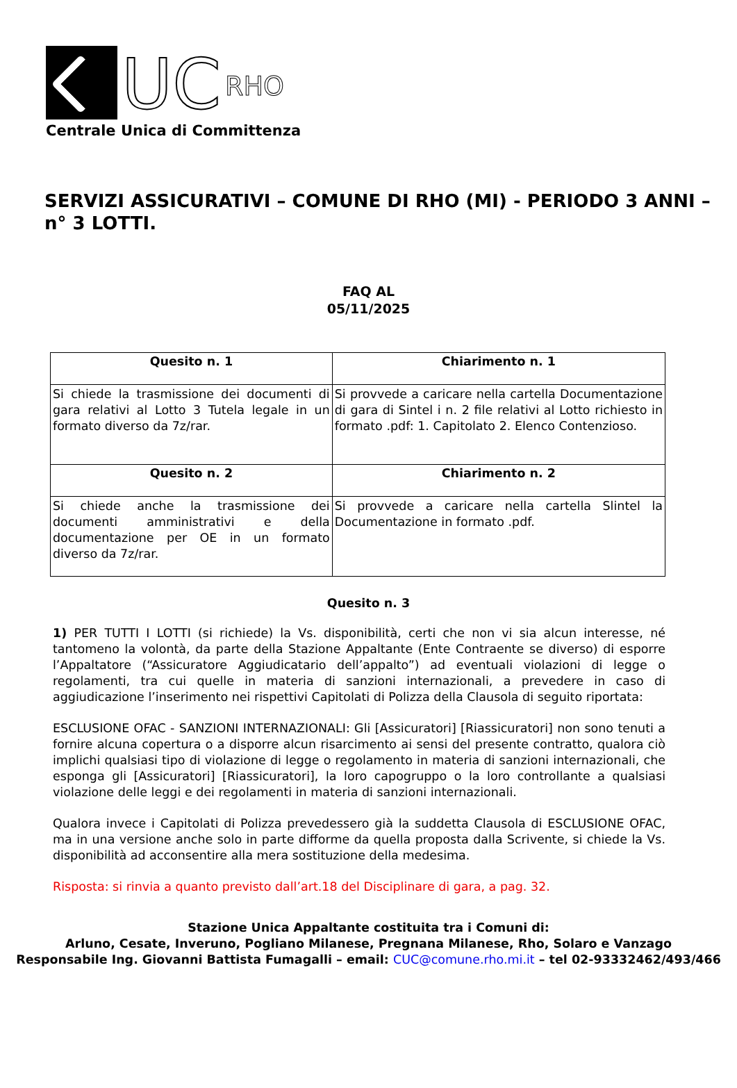UC RHO
Centrale Unica di Committenza
SERVIZI ASSICURATIVI – COMUNE DI RHO (MI) - PERIODO 3 ANNI – n° 3 LOTTI.
FAQ AL
05/11/2025
| Quesito n. 1 | Chiarimento n. 1 |
| --- | --- |
| Si chiede la trasmissione dei documenti di gara relativi al Lotto 3 Tutela legale in un formato diverso da 7z/rar. | Si provvede a caricare nella cartella Documentazione di gara di Sintel i n. 2 file relativi al Lotto richiesto in formato .pdf: 1. Capitolato 2. Elenco Contenzioso. |
| Quesito n. 2 | Chiarimento n. 2 |
| Si chiede anche la trasmissione dei documenti amministrativi e della documentazione per OE in un formato diverso da 7z/rar. | Si provvede a caricare nella cartella Slintel la Documentazione in formato .pdf. |
Quesito n. 3
1) PER TUTTI I LOTTI (si richiede) la Vs. disponibilità, certi che non vi sia alcun interesse, né tantomeno la volontà, da parte della Stazione Appaltante (Ente Contraente se diverso) di esporre l’Appaltatore (“Assicuratore Aggiudicatario dell’appalto”) ad eventuali violazioni di legge o regolamenti, tra cui quelle in materia di sanzioni internazionali, a prevedere in caso di aggiudicazione l’inserimento nei rispettivi Capitolati di Polizza della Clausola di seguito riportata:
ESCLUSIONE OFAC - SANZIONI INTERNAZIONALI: Gli [Assicuratori] [Riassicuratori] non sono tenuti a fornire alcuna copertura o a disporre alcun risarcimento ai sensi del presente contratto, qualora ciò implichi qualsiasi tipo di violazione di legge o regolamento in materia di sanzioni internazionali, che esponga gli [Assicuratori] [Riassicuratori], la loro capogruppo o la loro controllante a qualsiasi violazione delle leggi e dei regolamenti in materia di sanzioni internazionali.
Qualora invece i Capitolati di Polizza prevedessero già la suddetta Clausola di ESCLUSIONE OFAC, ma in una versione anche solo in parte difforme da quella proposta dalla Scrivente, si chiede la Vs. disponibilità ad acconsentire alla mera sostituzione della medesima.
Risposta: si rinvia a quanto previsto dall’art.18 del Disciplinare di gara, a pag. 32.
Stazione Unica Appaltante costituita tra i Comuni di:
Arluno, Cesate, Inveruno, Pogliano Milanese, Pregnana Milanese, Rho, Solaro e Vanzago
Responsabile Ing. Giovanni Battista Fumagalli – email: CUC@comune.rho.mi.it – tel 02-93332462/493/466